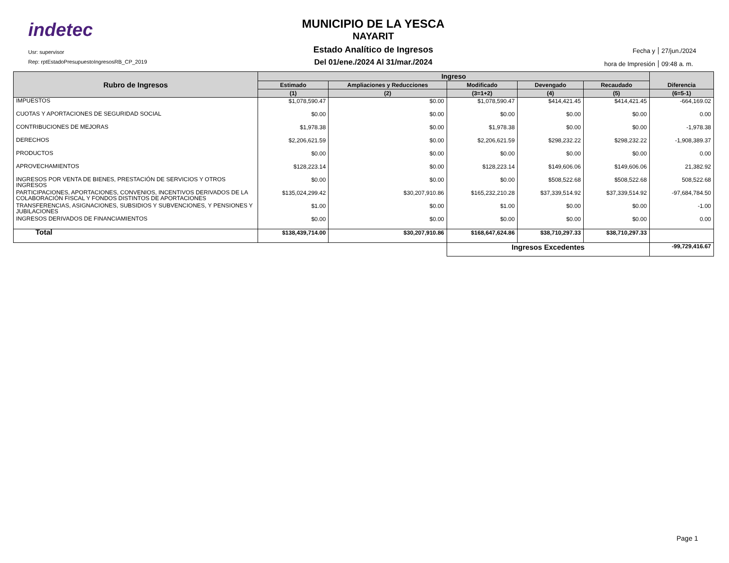indetec
Usr: supervisor
Rep: rptEstadoPresupuestoIngresosRB_CP_2019
MUNICIPIO DE LA YESCA
NAYARIT
Estado Analítico de Ingresos
Del 01/ene./2024 Al 31/mar./2024
Fecha y 27/jun./2024
hora de Impresión 09:48 a. m.
| Rubro de Ingresos | Ingreso | | | | | Diferencia |
| --- | --- | --- | --- | --- | --- | --- |
| | Estimado | Ampliaciones y Reducciones | Modificado | Devengado | Recaudado | |
| | (1) | (2) | (3=1+2) | (4) | (5) | (6=5-1) |
| IMPUESTOS | $1,078,590.47 | $0.00 | $1,078,590.47 | $414,421.45 | $414,421.45 | -664,169.02 |
| CUOTAS Y APORTACIONES DE SEGURIDAD SOCIAL | $0.00 | $0.00 | $0.00 | $0.00 | $0.00 | 0.00 |
| CONTRIBUCIONES DE MEJORAS | $1,978.38 | $0.00 | $1,978.38 | $0.00 | $0.00 | -1,978.38 |
| DERECHOS | $2,206,621.59 | $0.00 | $2,206,621.59 | $298,232.22 | $298,232.22 | -1,908,389.37 |
| PRODUCTOS | $0.00 | $0.00 | $0.00 | $0.00 | $0.00 | 0.00 |
| APROVECHAMIENTOS | $128,223.14 | $0.00 | $128,223.14 | $149,606.06 | $149,606.06 | 21,382.92 |
| INGRESOS POR VENTA DE BIENES, PRESTACIÓN DE SERVICIOS Y OTROS INGRESOS | $0.00 | $0.00 | $0.00 | $508,522.68 | $508,522.68 | 508,522.68 |
| PARTICIPACIONES, APORTACIONES, CONVENIOS, INCENTIVOS DERIVADOS DE LA COLABORACIÓN FISCAL Y FONDOS DISTINTOS DE APORTACIONES | $135,024,299.42 | $30,207,910.86 | $165,232,210.28 | $37,339,514.92 | $37,339,514.92 | -97,684,784.50 |
| TRANSFERENCIAS, ASIGNACIONES, SUBSIDIOS Y SUBVENCIONES, Y PENSIONES Y JUBILACIONES | $1.00 | $0.00 | $1.00 | $0.00 | $0.00 | -1.00 |
| INGRESOS DERIVADOS DE FINANCIAMIENTOS | $0.00 | $0.00 | $0.00 | $0.00 | $0.00 | 0.00 |
| Total | $138,439,714.00 | $30,207,910.86 | $168,647,624.86 | $38,710,297.33 | $38,710,297.33 | |
| | | | Ingresos Excedentes | | | -99,729,416.67 |
Page 1